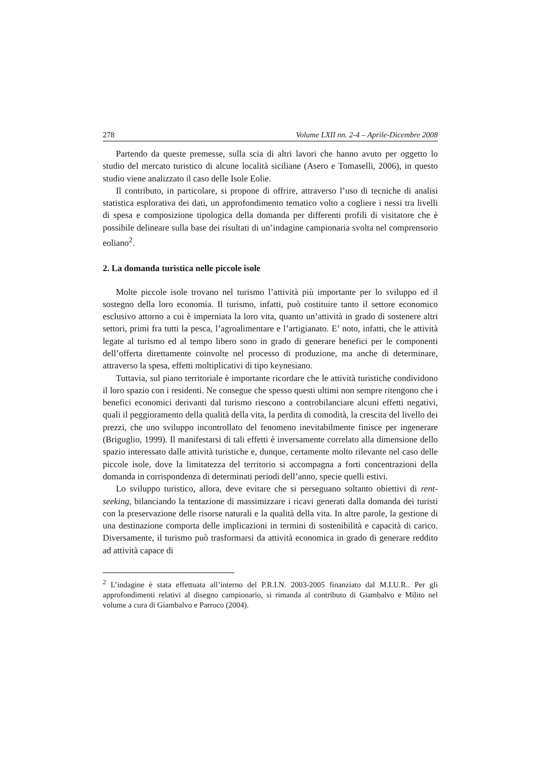278 Volume LXII nn. 2-4 – Aprile-Dicembre 2008
Partendo da queste premesse, sulla scia di altri lavori che hanno avuto per oggetto lo studio del mercato turistico di alcune località siciliane (Asero e Tomaselli, 2006), in questo studio viene analizzato il caso delle Isole Eolie.
Il contributo, in particolare, si propone di offrire, attraverso l’uso di tecniche di analisi statistica esplorativa dei dati, un approfondimento tematico volto a cogliere i nessi tra livelli di spesa e composizione tipologica della domanda per differenti profili di visitatore che è possibile delineare sulla base dei risultati di un’indagine campionaria svolta nel comprensorio eoliano<sup>2</sup>.
2. La domanda turistica nelle piccole isole
Molte piccole isole trovano nel turismo l’attività più importante per lo sviluppo ed il sostegno della loro economia. Il turismo, infatti, può costituire tanto il settore economico esclusivo attorno a cui è imperniata la loro vita, quanto un’attività in grado di sostenere altri settori, primi fra tutti la pesca, l’agroalimentare e l’artigianato. E’ noto, infatti, che le attività legate al turismo ed al tempo libero sono in grado di generare benefici per le componenti dell’offerta direttamente coinvolte nel processo di produzione, ma anche di determinare, attraverso la spesa, effetti moltiplicativi di tipo keynesiano.
Tuttavia, sul piano territoriale è importante ricordare che le attività turistiche condividono il loro spazio con i residenti. Ne consegue che spesso questi ultimi non sempre ritengono che i benefici economici derivanti dal turismo riescono a controbilanciare alcuni effetti negativi, quali il peggioramento della qualità della vita, la perdita di comodità, la crescita del livello dei prezzi, che uno sviluppo incontrollato del fenomeno inevitabilmente finisce per ingenerare (Briguglio, 1999). Il manifestarsi di tali effetti è inversamente correlato alla dimensione dello spazio interessato dalle attività turistiche e, dunque, certamente molto rilevante nel caso delle piccole isole, dove la limitatezza del territorio si accompagna a forti concentrazioni della domanda in corrispondenza di determinati periodi dell’anno, specie quelli estivi.
Lo sviluppo turistico, allora, deve evitare che si perseguano soltanto obiettivi di rent-seeking, bilanciando la tentazione di massimizzare i ricavi generati dalla domanda dei turisti con la preservazione delle risorse naturali e la qualità della vita. In altre parole, la gestione di una destinazione comporta delle implicazioni in termini di sostenibilità e capacità di carico. Diversamente, il turismo può trasformarsi da attività economica in grado di generare reddito ad attività capace di
<sup>2</sup> L’indagine è stata effettuata all’interno del P.R.I.N. 2003-2005 finanziato dal M.I.U.R.. Per gli approfondimenti relativi al disegno campionario, si rimanda al contributo di Giambalvo e Milito nel volume a cura di Giambalvo e Parroco (2004).